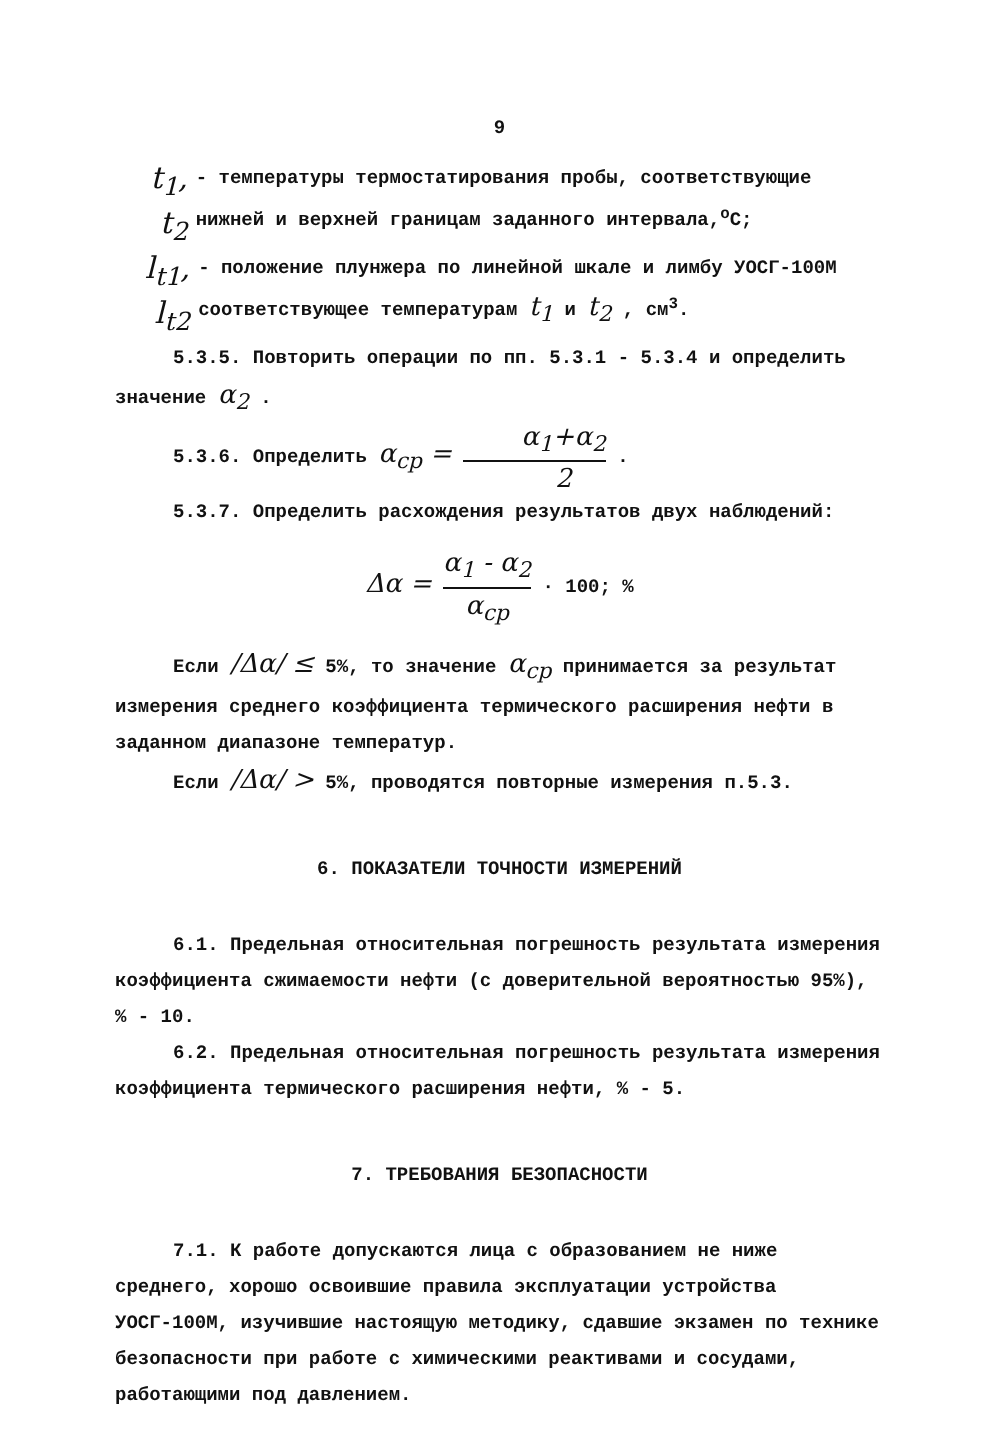9
t<sub>1</sub>, t<sub>2</sub>
- температуры термостатирования пробы, соответствующие нижней и верхней границам заданного интервала,<sup>о</sup>С;
l<sub>t1</sub>, l<sub>t2</sub>
- положение плунжера по линейной шкале и лимбу УОСГ-100М соответствующее температурам t<sub>1</sub> и t<sub>2</sub> , см<sup>3</sup>.
5.3.5. Повторить операции по пп. 5.3.1 - 5.3.4 и определить значение α<sub>2</sub> .
5.3.6. Определить α<sub>ср</sub> = α<sub>1</sub>+α<sub>2</sub> 2 .
5.3.7. Определить расхождения результатов двух наблюдений:
Δα = α<sub>1</sub> - α<sub>2</sub> α<sub>ср</sub> · 100; %
Если /Δα/ ≤ 5%, то значение α<sub>ср</sub> принимается за результат измерения среднего коэффициента термического расширения нефти в заданном диапазоне температур.
Если /Δα/ > 5%, проводятся повторные измерения п.5.3.
6. ПОКАЗАТЕЛИ ТОЧНОСТИ ИЗМЕРЕНИЙ
6.1. Предельная относительная погрешность результата измерения коэффициента сжимаемости нефти (с доверительной вероятностью 95%), % - 10.
6.2. Предельная относительная погрешность результата измерения коэффициента термического расширения нефти, % - 5.
7. ТРЕБОВАНИЯ БЕЗОПАСНОСТИ
7.1. К работе допускаются лица с образованием не ниже среднего, хорошо освоившие правила эксплуатации устройства УОСГ-100М, изучившие настоящую методику, сдавшие экзамен по технике безопасности при работе с химическими реактивами и сосудами, работающими под давлением.